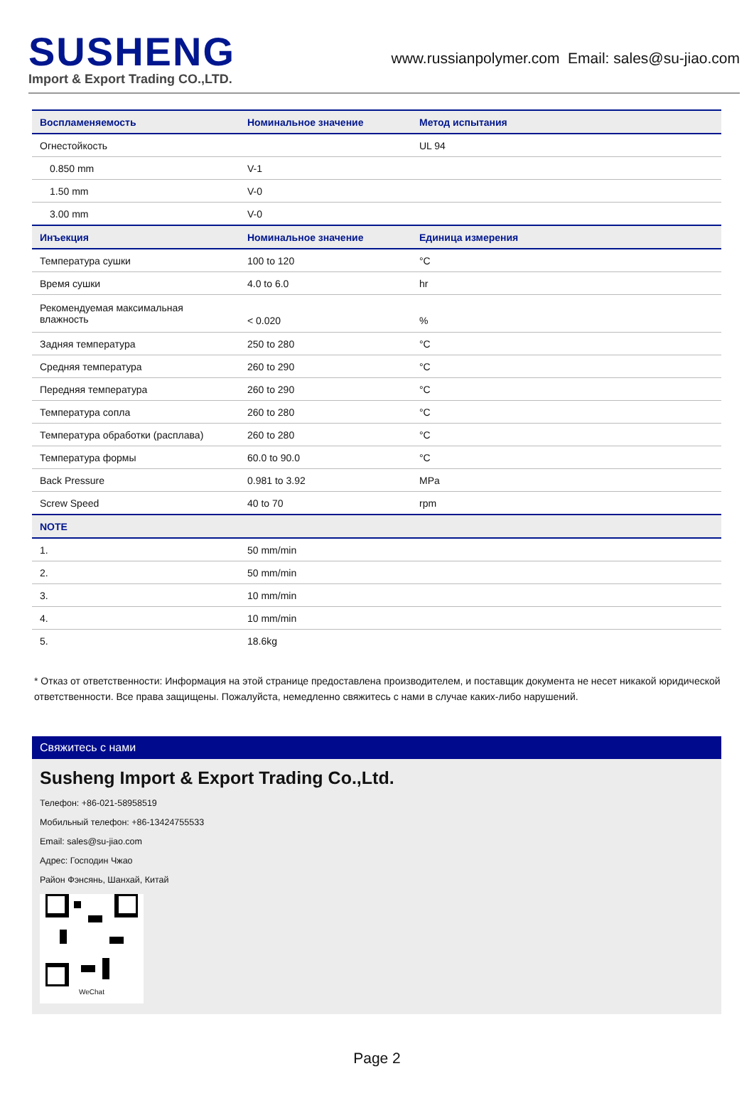SUSHENG
Import & Export Trading CO.,LTD.
www.russianpolymer.com Email: sales@su-jiao.com
| Воспламеняемость | Номинальное значение | | Метод испытания |
| --- | --- | --- | --- |
| Огнестойкость | | | UL 94 |
| 0.850 mm | V-1 | | |
| 1.50 mm | V-0 | | |
| 3.00 mm | V-0 | | |
| Инъекция | Номинальное значение | Единица измерения | |
| Температура сушки | 100 to 120 | °C | |
| Время сушки | 4.0 to 6.0 | hr | |
| Рекомендуемая максимальная влажность | < 0.020 | % | |
| Задняя температура | 250 to 280 | °C | |
| Средняя температура | 260 to 290 | °C | |
| Передняя температура | 260 to 290 | °C | |
| Температура сопла | 260 to 280 | °C | |
| Температура обработки (расплава) | 260 to 280 | °C | |
| Температура формы | 60.0 to 90.0 | °C | |
| Back Pressure | 0.981 to 3.92 | MPa | |
| Screw Speed | 40 to 70 | rpm | |
| NOTE | | | |
| 1. | 50 mm/min | | |
| 2. | 50 mm/min | | |
| 3. | 10 mm/min | | |
| 4. | 10 mm/min | | |
| 5. | 18.6kg | | |
* Отказ от ответственности: Информация на этой странице предоставлена производителем, и поставщик документа не несет никакой юридической ответственности. Все права защищены. Пожалуйста, немедленно свяжитесь с нами в случае каких-либо нарушений.
Свяжитесь с нами
Susheng Import & Export Trading Co.,Ltd.
Телефон: +86-021-58958519
Мобильный телефон: +86-13424755533
Email: sales@su-jiao.com
Адрес: Господин Чжао
Район Фэнсянь, Шанхай, Китай
WeChat
Page 2